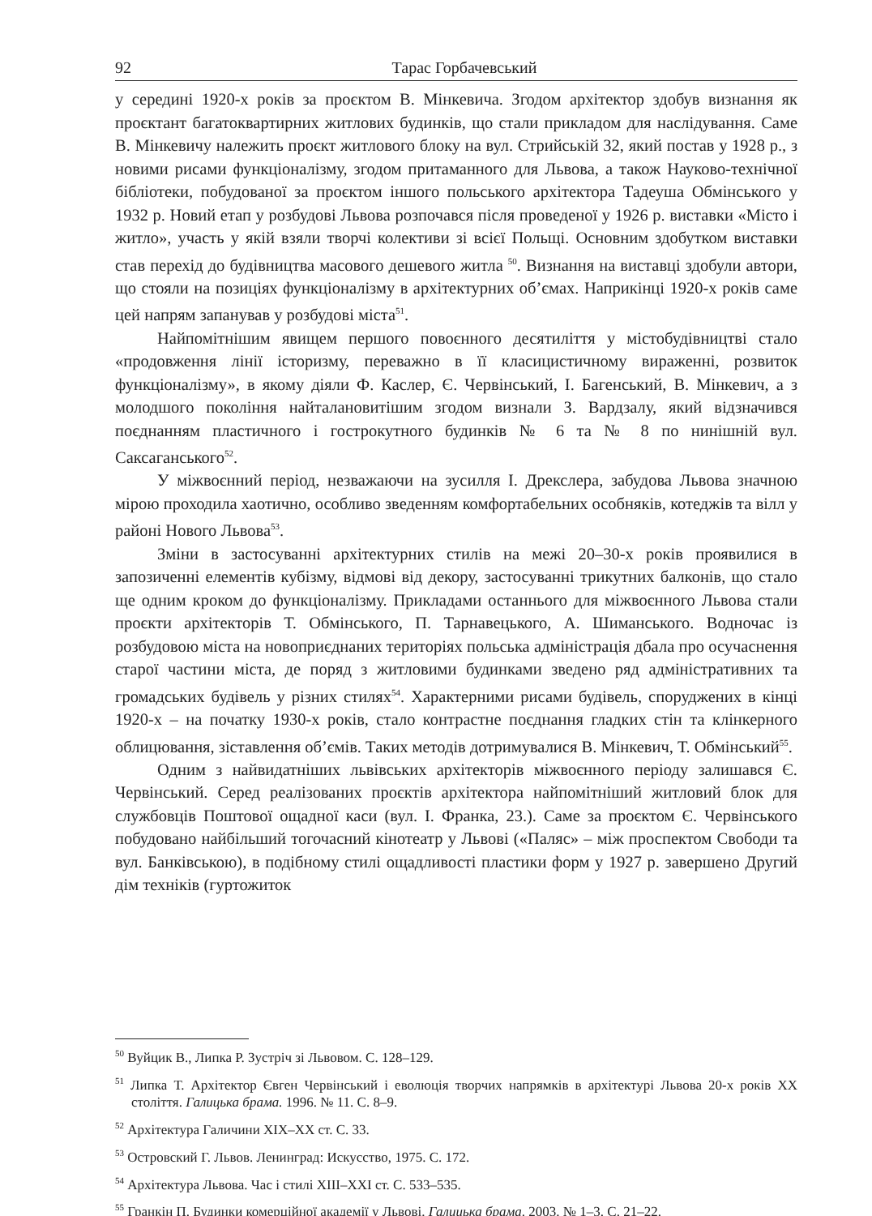92 Тарас Горбачевський
у середині 1920-х років за проєктом В. Мінкевича. Згодом архітектор здобув визнання як проєктант багатоквартирних житлових будинків, що стали прикладом для наслідування. Саме В. Мінкевичу належить проєкт житлового блоку на вул. Стрийській 32, який постав у 1928 р., з новими рисами функціоналізму, згодом притаманного для Львова, а також Науково-технічної бібліотеки, побудованої за проєктом іншого польського архітектора Тадеуша Обмінського у 1932 р. Новий етап у розбудові Львова розпочався після проведеної у 1926 р. виставки «Місто і житло», участь у якій взяли творчі колективи зі всієї Польщі. Основним здобутком виставки став перехід до будівництва масового дешевого житла <sup>50</sup>. Визнання на виставці здобули автори, що стояли на позиціях функціоналізму в архітектурних об’ємах. Наприкінці 1920-х років саме цей напрям запанував у розбудові міста<sup>51</sup>.
Найпомітнішим явищем першого повоєнного десятиліття у містобудівництві стало «продовження лінії історизму, переважно в її класицистичному вираженні, розвиток функціоналізму», в якому діяли Ф. Каслер, Є. Червінський, І. Багенський, В. Мінкевич, а з молодшого покоління найталановитішим згодом визнали З. Вардзалу, який відзначився поєднанням пластичного і гострокутного будинків № 6 та № 8 по нинішній вул. Саксаганського<sup>52</sup>.
У міжвоєнний період, незважаючи на зусилля І. Дрекслера, забудова Львова значною мірою проходила хаотично, особливо зведенням комфортабельних особняків, котеджів та вілл у районі Нового Львова<sup>53</sup>.
Зміни в застосуванні архітектурних стилів на межі 20–30-х років проявилися в запозиченні елементів кубізму, відмові від декору, застосуванні трикутних балконів, що стало ще одним кроком до функціоналізму. Прикладами останнього для міжвоєнного Львова стали проєкти архітекторів Т. Обмінського, П. Тарнавецького, А. Шиманського. Водночас із розбудовою міста на новоприєднаних територіях польська адміністрація дбала про осучаснення старої частини міста, де поряд з житловими будинками зведено ряд адміністративних та громадських будівель у різних стилях<sup>54</sup>. Характерними рисами будівель, споруджених в кінці 1920-х – на початку 1930-х років, стало контрастне поєднання гладких стін та клінкерного облицювання, зіставлення об’ємів. Таких методів дотримувалися В. Мінкевич, Т. Обмінський<sup>55</sup>.
Одним з найвидатніших львівських архітекторів міжвоєнного періоду залишався Є. Червінський. Серед реалізованих проєктів архітектора найпомітніший житловий блок для службовців Поштової ощадної каси (вул. І. Франка, 23.). Саме за проєктом Є. Червінського побудовано найбільший тогочасний кінотеатр у Львові («Паляс» – між проспектом Свободи та вул. Банківською), в подібному стилі ощадливості пластики форм у 1927 р. завершено Другий дім техніків (гуртожиток
<sup>50</sup> Вуйцик В., Липка Р. Зустріч зі Львовом. С. 128–129.
<sup>51</sup> Липка Т. Архітектор Євген Червінський і еволюція творчих напрямків в архітектурі Львова 20-х років ХХ століття. Галицька брама. 1996. № 11. С. 8–9.
<sup>52</sup> Архітектура Галичини ХІХ–ХХ ст. С. 33.
<sup>53</sup> Островский Г. Львов. Ленинград: Искусство, 1975. С. 172.
<sup>54</sup> Архітектура Львова. Час і стилі XIII–XXI ст. С. 533–535.
<sup>55</sup> Гранкін П. Будинки комерційної академії у Львові. Галицька брама. 2003. № 1–3. С. 21–22.